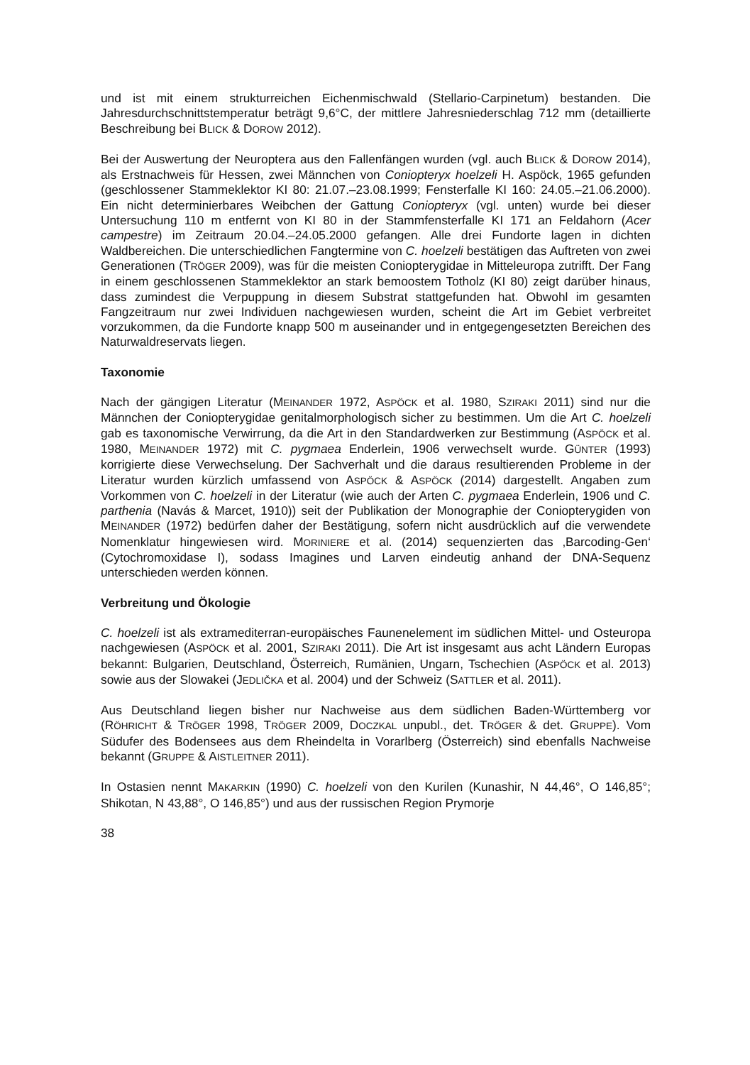und ist mit einem strukturreichen Eichenmischwald (Stellario-Carpinetum) bestanden. Die Jahresdurchschnittstemperatur beträgt 9,6°C, der mittlere Jahresniederschlag 712 mm (detaillierte Beschreibung bei BLICK & DOROW 2012).
Bei der Auswertung der Neuroptera aus den Fallenfängen wurden (vgl. auch BLICK & DOROW 2014), als Erstnachweis für Hessen, zwei Männchen von Coniopteryx hoelzeli H. Aspöck, 1965 gefunden (geschlossener Stammeklektor KI 80: 21.07.–23.08.1999; Fensterfalle KI 160: 24.05.–21.06.2000). Ein nicht determinierbares Weibchen der Gattung Coniopteryx (vgl. unten) wurde bei dieser Untersuchung 110 m entfernt von KI 80 in der Stammfensterfalle KI 171 an Feldahorn (Acer campestre) im Zeitraum 20.04.–24.05.2000 gefangen. Alle drei Fundorte lagen in dichten Waldbereichen. Die unterschiedlichen Fangtermine von C. hoelzeli bestätigen das Auftreten von zwei Generationen (TRÖGER 2009), was für die meisten Coniopterygidae in Mitteleuropa zutrifft. Der Fang in einem geschlossenen Stammeklektor an stark bemoostem Totholz (KI 80) zeigt darüber hinaus, dass zumindest die Verpuppung in diesem Substrat stattgefunden hat. Obwohl im gesamten Fangzeitraum nur zwei Individuen nachgewiesen wurden, scheint die Art im Gebiet verbreitet vorzukommen, da die Fundorte knapp 500 m auseinander und in entgegengesetzten Bereichen des Naturwaldreservats liegen.
Taxonomie
Nach der gängigen Literatur (MEINANDER 1972, ASPÖCK et al. 1980, SZIRAKI 2011) sind nur die Männchen der Coniopterygidae genitalmorphologisch sicher zu bestimmen. Um die Art C. hoelzeli gab es taxonomische Verwirrung, da die Art in den Standardwerken zur Bestimmung (ASPÖCK et al. 1980, MEINANDER 1972) mit C. pygmaea Enderlein, 1906 verwechselt wurde. GÜNTER (1993) korrigierte diese Verwechselung. Der Sachverhalt und die daraus resultierenden Probleme in der Literatur wurden kürzlich umfassend von ASPÖCK & ASPÖCK (2014) dargestellt. Angaben zum Vorkommen von C. hoelzeli in der Literatur (wie auch der Arten C. pygmaea Enderlein, 1906 und C. parthenia (Navás & Marcet, 1910)) seit der Publikation der Monographie der Coniopterygiden von MEINANDER (1972) bedürfen daher der Bestätigung, sofern nicht ausdrücklich auf die verwendete Nomenklatur hingewiesen wird. MORINIERE et al. (2014) sequenzierten das ‚Barcoding-Gen‘ (Cytochromoxidase I), sodass Imagines und Larven eindeutig anhand der DNA-Sequenz unterschieden werden können.
Verbreitung und Ökologie
C. hoelzeli ist als extramediterran-europäisches Faunenelement im südlichen Mittel- und Osteuropa nachgewiesen (ASPÖCK et al. 2001, SZIRAKI 2011). Die Art ist insgesamt aus acht Ländern Europas bekannt: Bulgarien, Deutschland, Österreich, Rumänien, Ungarn, Tschechien (ASPÖCK et al. 2013) sowie aus der Slowakei (JEDLIČKA et al. 2004) und der Schweiz (SATTLER et al. 2011).
Aus Deutschland liegen bisher nur Nachweise aus dem südlichen Baden-Württemberg vor (RÖHRICHT & TRÖGER 1998, TRÖGER 2009, DOCZKAL unpubl., det. TRÖGER & det. GRUPPE). Vom Südufer des Bodensees aus dem Rheindelta in Vorarlberg (Österreich) sind ebenfalls Nachweise bekannt (GRUPPE & AISTLEITNER 2011).
In Ostasien nennt MAKARKIN (1990) C. hoelzeli von den Kurilen (Kunashir, N 44,46°, O 146,85°; Shikotan, N 43,88°, O 146,85°) und aus der russischen Region Prymorje
38